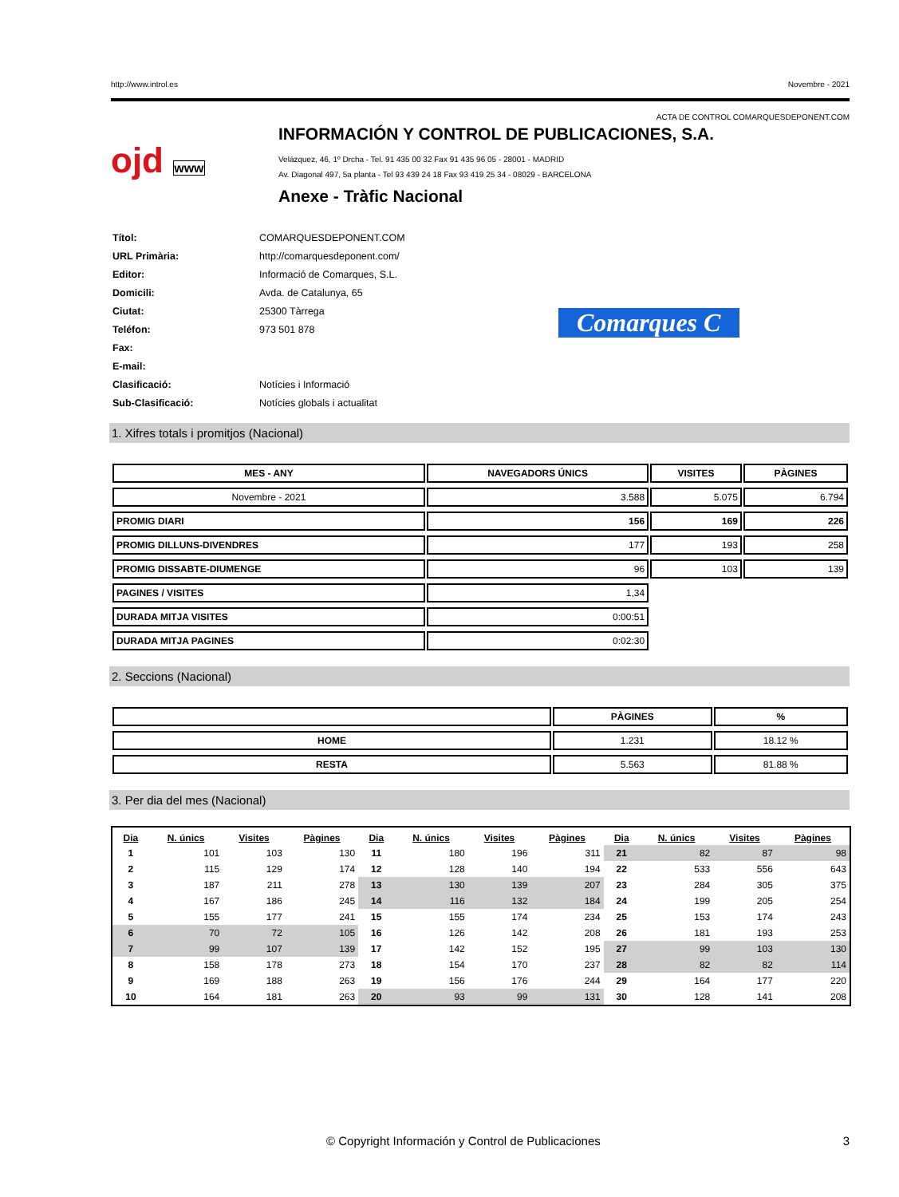http://www.introl.es Novembre - 2021
ACTA DE CONTROL COMARQUESDEPONENT.COM
ojd www
INFORMACIÓN Y CONTROL DE PUBLICACIONES, S.A.
Velázquez, 46, 1º Drcha - Tel. 91 435 00 32 Fax 91 435 96 05 - 28001 - MADRID
Av. Diagonal 497, 5a planta - Tel 93 439 24 18 Fax 93 419 25 34 - 08029 - BARCELONA
Anexe - Tràfic Nacional
| Títol: | COMARQUESDEPONENT.COM |
| URL Primària: | http://comarquesdeponent.com/ |
| Editor: | Informació de Comarques, S.L. |
| Domicili: | Avda. de Catalunya, 65 |
| Ciutat: | 25300 Tàrrega |
| Teléfon: | 973 501 878 |
| Fax: | |
| E-mail: | |
| Clasificació: | Notícies i Informació |
| Sub-Clasificació: | Notícies globals i actualitat |
Comarques C
1. Xifres totals i promitjos (Nacional)
| MES - ANY | NAVEGADORS ÚNICS | VISITES | PÀGINES |
| --- | --- | --- | --- |
| Novembre - 2021 | 3.588 | 5.075 | 6.794 |
| PROMIG DIARI | 156 | 169 | 226 |
| PROMIG DILLUNS-DIVENDRES | 177 | 193 | 258 |
| PROMIG DISSABTE-DIUMENGE | 96 | 103 | 139 |
| PAGINES / VISITES | 1,34 | | |
| DURADA MITJA VISITES | 0:00:51 | | |
| DURADA MITJA PAGINES | 0:02:30 | | |
2. Seccions (Nacional)
| | PÀGINES | % |
| --- | --- | --- |
| HOME | 1.231 | 18.12 % |
| RESTA | 5.563 | 81.88 % |
3. Per dia del mes (Nacional)
| Dia | N. únics | Visites | Pàgines | Dia | N. únics | Visites | Pàgines | Dia | N. únics | Visites | Pàgines |
| --- | --- | --- | --- | --- | --- | --- | --- | --- | --- | --- | --- |
| 1 | 101 | 103 | 130 | 11 | 180 | 196 | 311 | 21 | 82 | 87 | 98 |
| 2 | 115 | 129 | 174 | 12 | 128 | 140 | 194 | 22 | 533 | 556 | 643 |
| 3 | 187 | 211 | 278 | 13 | 130 | 139 | 207 | 23 | 284 | 305 | 375 |
| 4 | 167 | 186 | 245 | 14 | 116 | 132 | 184 | 24 | 199 | 205 | 254 |
| 5 | 155 | 177 | 241 | 15 | 155 | 174 | 234 | 25 | 153 | 174 | 243 |
| 6 | 70 | 72 | 105 | 16 | 126 | 142 | 208 | 26 | 181 | 193 | 253 |
| 7 | 99 | 107 | 139 | 17 | 142 | 152 | 195 | 27 | 99 | 103 | 130 |
| 8 | 158 | 178 | 273 | 18 | 154 | 170 | 237 | 28 | 82 | 82 | 114 |
| 9 | 169 | 188 | 263 | 19 | 156 | 176 | 244 | 29 | 164 | 177 | 220 |
| 10 | 164 | 181 | 263 | 20 | 93 | 99 | 131 | 30 | 128 | 141 | 208 |
© Copyright Información y Control de Publicaciones 3